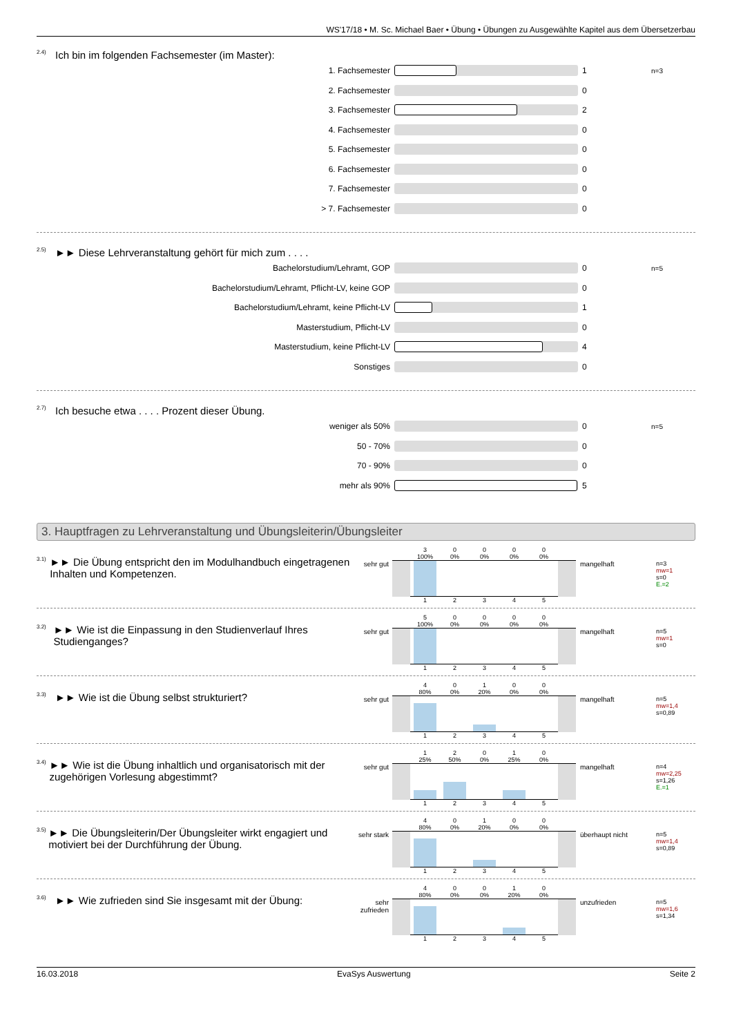WS'17/18 • M. Sc. Michael Baer • Übung • Übungen zu Ausgewählte Kapitel aus dem Übersetzerbau
<sup>2.4)</sup>Ich bin im folgenden Fachsemester (im Master):
1. Fachsemester 1 n=3
2. Fachsemester 0
3. Fachsemester 2
4. Fachsemester 0
5. Fachsemester 0
6. Fachsemester 0
7. Fachsemester 0
> 7. Fachsemester 0
<sup>2.5)</sup>►► Diese Lehrveranstaltung gehört für mich zum . . . .
Bachelorstudium/Lehramt, GOP 0 n=5
Bachelorstudium/Lehramt, Pflicht-LV, keine GOP 0
Bachelorstudium/Lehramt, keine Pflicht-LV 1
Masterstudium, Pflicht-LV 0
Masterstudium, keine Pflicht-LV 4
Sonstiges 0
<sup>2.7)</sup>Ich besuche etwa . . . . Prozent dieser Übung.
weniger als 50% 0 n=5
50 - 70% 0
70 - 90% 0
mehr als 90% 5
3. Hauptfragen zu Lehrveranstaltung und Übungsleiterin/Übungsleiter
<sup>3.1)</sup> ►► Die Übung entspricht den im Modulhandbuch eingetragenen Inhalten und Kompetenzen.
sehr gut
3
100%
0
0%
0
0%
0
0%
0
0%
1 2 3 4 5
mangelhaft
n=3
mw=1
s=0
E.=2
<sup>3.2)</sup> ►► Wie ist die Einpassung in den Studienverlauf Ihres Studienganges?
sehr gut
5
100%
0
0%
0
0%
0
0%
0
0%
1 2 3 4 5
mangelhaft
n=5
mw=1
s=0
<sup>3.3)</sup> ►► Wie ist die Übung selbst strukturiert?
sehr gut
4
80%
0
0%
1
20%
0
0%
0
0%
1 2 3 4 5
mangelhaft
n=5
mw=1,4
s=0,89
<sup>3.4)</sup> ►► Wie ist die Übung inhaltlich und organisatorisch mit der zugehörigen Vorlesung abgestimmt?
sehr gut
1
25%
2
50%
0
0%
1
25%
0
0%
1 2 3 4 5
mangelhaft
n=4
mw=2,25
s=1,26
E.=1
<sup>3.5)</sup> ►► Die Übungsleiterin/Der Übungsleiter wirkt engagiert und motiviert bei der Durchführung der Übung.
sehr stark
4
80%
0
0%
1
20%
0
0%
0
0%
1 2 3 4 5
überhaupt nicht
n=5
mw=1,4
s=0,89
<sup>3.6)</sup> ►► Wie zufrieden sind Sie insgesamt mit der Übung:
sehr zufrieden
4
80%
0
0%
0
0%
1
20%
0
0%
1 2 3 4 5
unzufrieden
n=5
mw=1,6
s=1,34
16.03.2018 EvaSys Auswertung Seite 2